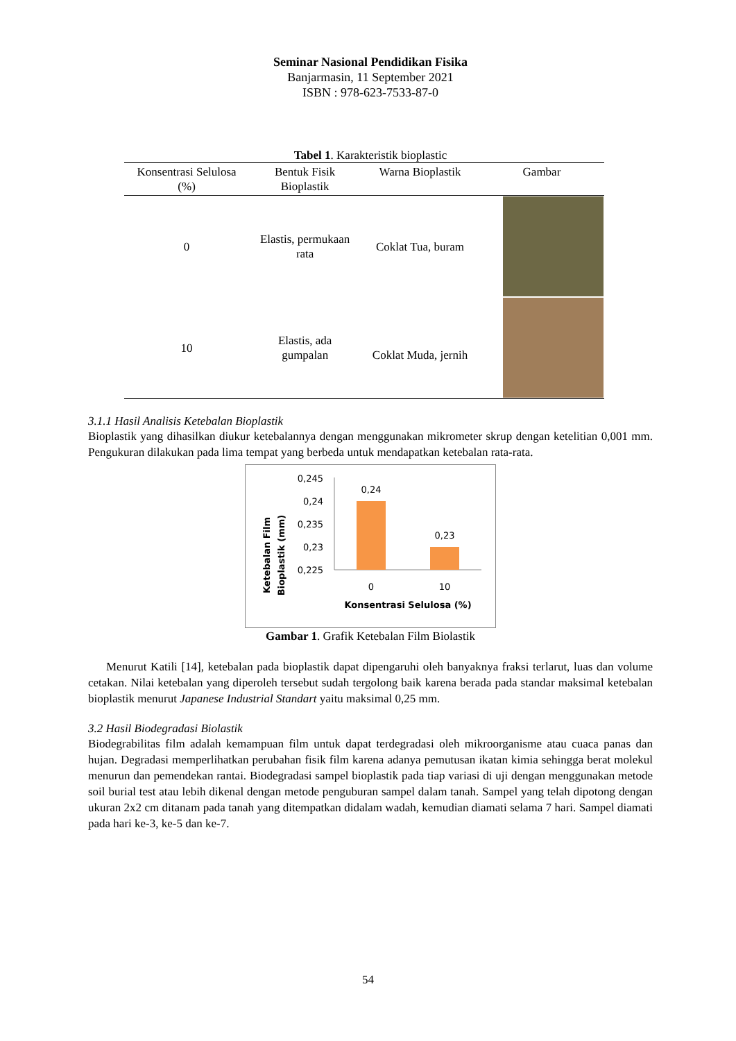Seminar Nasional Pendidikan Fisika
Banjarmasin, 11 September 2021
ISBN : 978-623-7533-87-0
Tabel 1. Karakteristik bioplastic
| Konsentrasi Selulosa (%) | Bentuk Fisik Bioplastik | Warna Bioplastik | Gambar |
| --- | --- | --- | --- |
| 0 | Elastis, permukaan rata | Coklat Tua, buram | |
| 10 | Elastis, ada gumpalan | Coklat Muda, jernih | |
3.1.1 Hasil Analisis Ketebalan Bioplastik
Bioplastik yang dihasilkan diukur ketebalannya dengan menggunakan mikrometer skrup dengan ketelitian 0,001 mm. Pengukuran dilakukan pada lima tempat yang berbeda untuk mendapatkan ketebalan rata-rata.
Ketebalan Film
Bioplastik (mm)
0,245
0,24
0,235
0,23
0,225
0,24
0,23
0
10
Konsentrasi Selulosa (%)
Gambar 1. Grafik Ketebalan Film Biolastik
Menurut Katili [14], ketebalan pada bioplastik dapat dipengaruhi oleh banyaknya fraksi terlarut, luas dan volume cetakan. Nilai ketebalan yang diperoleh tersebut sudah tergolong baik karena berada pada standar maksimal ketebalan bioplastik menurut Japanese Industrial Standart yaitu maksimal 0,25 mm.
3.2 Hasil Biodegradasi Biolastik
Biodegrabilitas film adalah kemampuan film untuk dapat terdegradasi oleh mikroorganisme atau cuaca panas dan hujan. Degradasi memperlihatkan perubahan fisik film karena adanya pemutusan ikatan kimia sehingga berat molekul menurun dan pemendekan rantai. Biodegradasi sampel bioplastik pada tiap variasi di uji dengan menggunakan metode soil burial test atau lebih dikenal dengan metode penguburan sampel dalam tanah. Sampel yang telah dipotong dengan ukuran 2x2 cm ditanam pada tanah yang ditempatkan didalam wadah, kemudian diamati selama 7 hari. Sampel diamati pada hari ke-3, ke-5 dan ke-7.
54